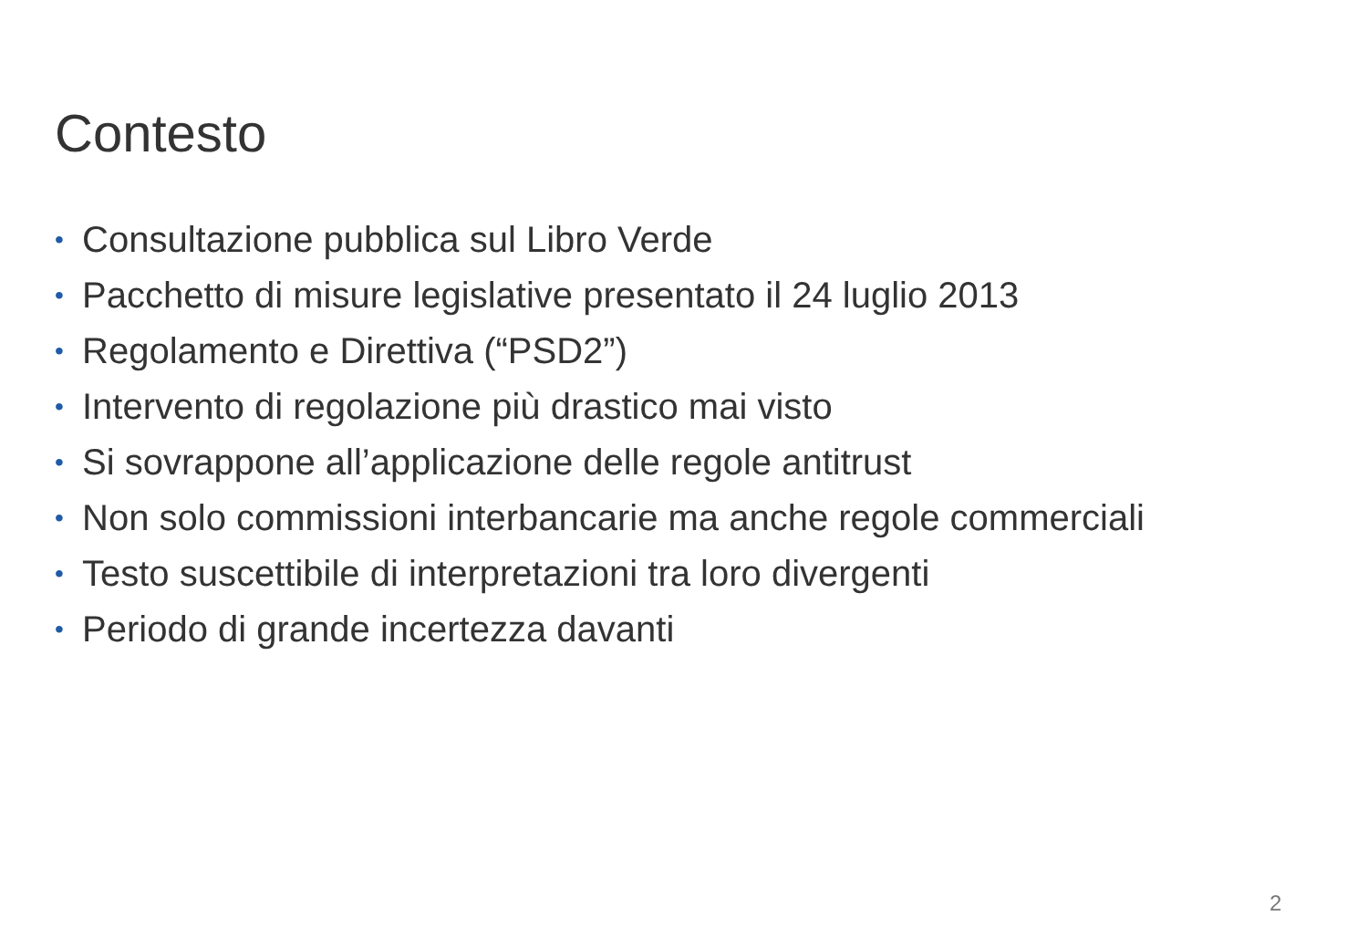Contesto
• Consultazione pubblica sul Libro Verde
• Pacchetto di misure legislative presentato il 24 luglio 2013
• Regolamento e Direttiva (“PSD2”)
• Intervento di regolazione più drastico mai visto
• Si sovrappone all’applicazione delle regole antitrust
• Non solo commissioni interbancarie ma anche regole commerciali
• Testo suscettibile di interpretazioni tra loro divergenti
• Periodo di grande incertezza davanti
2